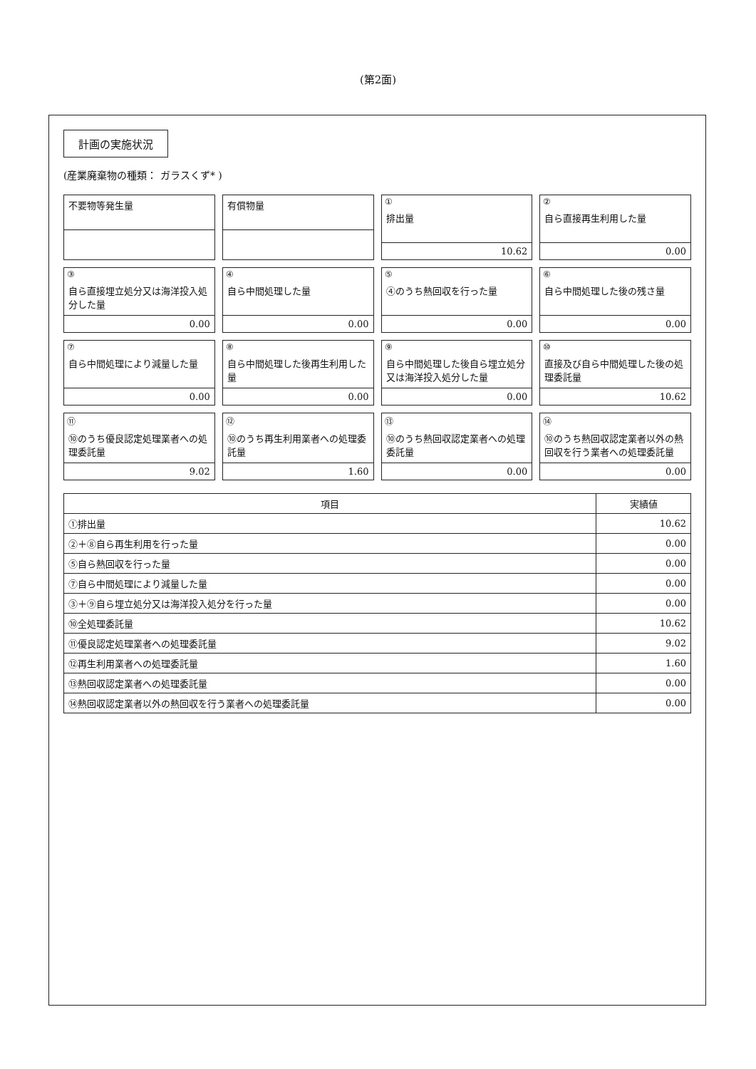(第2面)
計画の実施状況
(産業廃棄物の種類： ガラスくず* )
不要物等発生量
有償物量
①
排出量
10.62
②
自ら直接再生利用した量
0.00
③
自ら直接埋立処分又は海洋投入処分した量
0.00
④
自ら中間処理した量
0.00
⑤
④のうち熱回収を行った量
0.00
⑥
自ら中間処理した後の残さ量
0.00
⑦
自ら中間処理により減量した量
0.00
⑧
自ら中間処理した後再生利用した量
0.00
⑨
自ら中間処理した後自ら埋立処分又は海洋投入処分した量
0.00
⑩
直接及び自ら中間処理した後の処理委託量
10.62
⑪
⑩のうち優良認定処理業者への処理委託量
9.02
⑫
⑩のうち再生利用業者への処理委託量
1.60
⑬
⑩のうち熱回収認定業者への処理委託量
0.00
⑭
⑩のうち熱回収認定業者以外の熱回収を行う業者への処理委託量
0.00
| 項目 | 実績値 |
| --- | --- |
| ①排出量 | 10.62 |
| ②＋⑧自ら再生利用を行った量 | 0.00 |
| ⑤自ら熱回収を行った量 | 0.00 |
| ⑦自ら中間処理により減量した量 | 0.00 |
| ③＋⑨自ら埋立処分又は海洋投入処分を行った量 | 0.00 |
| ⑩全処理委託量 | 10.62 |
| ⑪優良認定処理業者への処理委託量 | 9.02 |
| ⑫再生利用業者への処理委託量 | 1.60 |
| ⑬熱回収認定業者への処理委託量 | 0.00 |
| ⑭熱回収認定業者以外の熱回収を行う業者への処理委託量 | 0.00 |